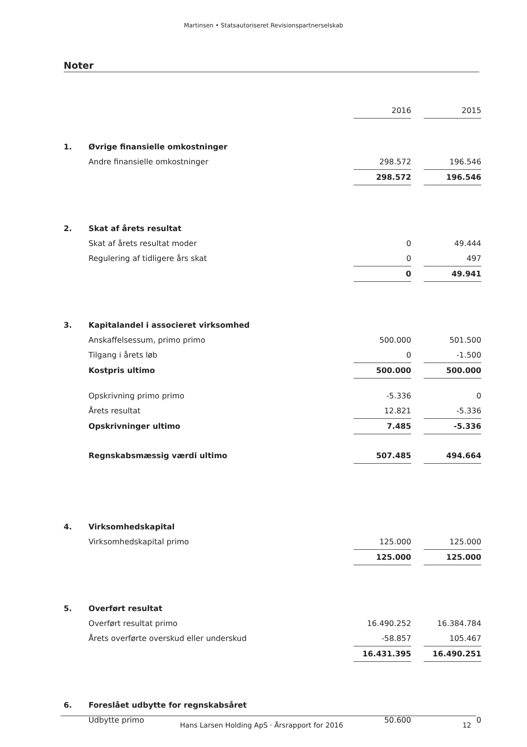Martinsen • Statsautoriseret Revisionspartnerselskab
Noter
| | | 2016 | | 2015 |
| 1. | Øvrige finansielle omkostninger | | | |
| | Andre finansielle omkostninger | 298.572 | | 196.546 |
| | | 298.572 | | 196.546 |
| 2. | Skat af årets resultat | | | |
| | Skat af årets resultat moder | 0 | | 49.444 |
| | Regulering af tidligere års skat | 0 | | 497 |
| | | 0 | | 49.941 |
| 3. | Kapitalandel i associeret virksomhed | | | |
| | Anskaffelsessum, primo primo | 500.000 | | 501.500 |
| | Tilgang i årets løb | 0 | | -1.500 |
| | Kostpris ultimo | 500.000 | | 500.000 |
| | Opskrivning primo primo | -5.336 | | 0 |
| | Årets resultat | 12.821 | | -5.336 |
| | Opskrivninger ultimo | 7.485 | | -5.336 |
| | Regnskabsmæssig værdi ultimo | 507.485 | | 494.664 |
| 4. | Virksomhedskapital | | | |
| | Virksomhedskapital primo | 125.000 | | 125.000 |
| | | 125.000 | | 125.000 |
| 5. | Overført resultat | | | |
| | Overført resultat primo | 16.490.252 | | 16.384.784 |
| | Årets overførte overskud eller underskud | -58.857 | | 105.467 |
| | | 16.431.395 | | 16.490.251 |
| 6. | Foreslået udbytte for regnskabsåret | | | |
| | Udbytte primo | 50.600 | | 0 |
Hans Larsen Holding ApS · Årsrapport for 2016 12